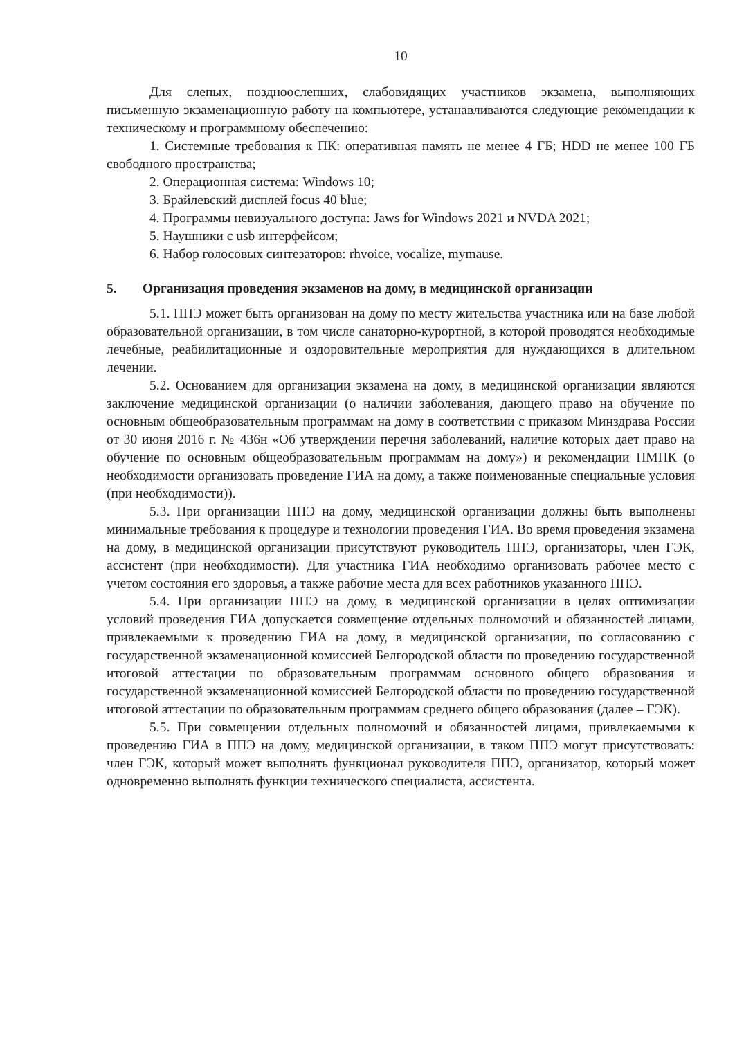10
Для слепых, поздноослепших, слабовидящих участников экзамена, выполняющих письменную экзаменационную работу на компьютере, устанавливаются следующие рекомендации к техническому и программному обеспечению:
1. Системные требования к ПК: оперативная память не менее 4 ГБ; HDD не менее 100 ГБ свободного пространства;
2. Операционная система: Windows 10;
3. Брайлевский дисплей focus 40 blue;
4. Программы невизуального доступа: Jaws for Windows 2021 и NVDA 2021;
5. Наушники с usb интерфейсом;
6. Набор голосовых синтезаторов: rhvoice, vocalize, mymause.
5. Организация проведения экзаменов на дому, в медицинской организации
5.1. ППЭ может быть организован на дому по месту жительства участника или на базе любой образовательной организации, в том числе санаторно-курортной, в которой проводятся необходимые лечебные, реабилитационные и оздоровительные мероприятия для нуждающихся в длительном лечении.
5.2. Основанием для организации экзамена на дому, в медицинской организации являются заключение медицинской организации (о наличии заболевания, дающего право на обучение по основным общеобразовательным программам на дому в соответствии с приказом Минздрава России от 30 июня 2016 г. № 436н «Об утверждении перечня заболеваний, наличие которых дает право на обучение по основным общеобразовательным программам на дому») и рекомендации ПМПК (о необходимости организовать проведение ГИА на дому, а также поименованные специальные условия (при необходимости)).
5.3. При организации ППЭ на дому, медицинской организации должны быть выполнены минимальные требования к процедуре и технологии проведения ГИА. Во время проведения экзамена на дому, в медицинской организации присутствуют руководитель ППЭ, организаторы, член ГЭК, ассистент (при необходимости). Для участника ГИА необходимо организовать рабочее место с учетом состояния его здоровья, а также рабочие места для всех работников указанного ППЭ.
5.4. При организации ППЭ на дому, в медицинской организации в целях оптимизации условий проведения ГИА допускается совмещение отдельных полномочий и обязанностей лицами, привлекаемыми к проведению ГИА на дому, в медицинской организации, по согласованию с государственной экзаменационной комиссией Белгородской области по проведению государственной итоговой аттестации по образовательным программам основного общего образования и государственной экзаменационной комиссией Белгородской области по проведению государственной итоговой аттестации по образовательным программам среднего общего образования (далее – ГЭК).
5.5. При совмещении отдельных полномочий и обязанностей лицами, привлекаемыми к проведению ГИА в ППЭ на дому, медицинской организации, в таком ППЭ могут присутствовать: член ГЭК, который может выполнять функционал руководителя ППЭ, организатор, который может одновременно выполнять функции технического специалиста, ассистента.